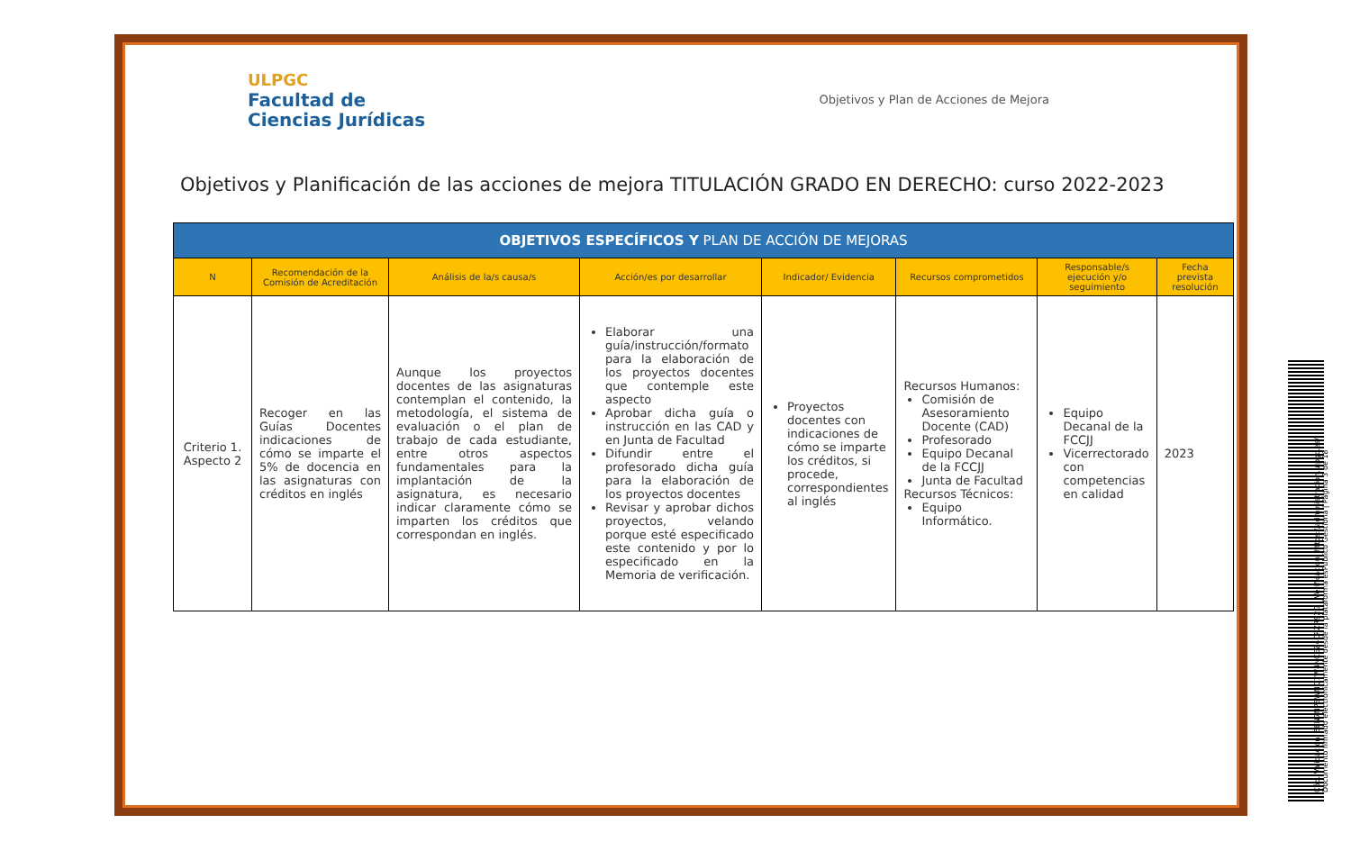ULPGC
Facultad de
Ciencias Jurídicas
Objetivos y Plan de Acciones de Mejora
Objetivos y Planificación de las acciones de mejora TITULACIÓN GRADO EN DERECHO: curso 2022-2023
| OBJETIVOS ESPECÍFICOS Y PLAN DE ACCIÓN DE MEJORAS | | | | | | | |
| N | Recomendación de la Comisión de Acreditación | Análisis de la/s causa/s | Acción/es por desarrollar | Indicador/ Evidencia | Recursos comprometidos | Responsable/s ejecución y/o seguimiento | Fecha prevista resolución |
| Criterio 1. Aspecto 2 | Recoger en las Guías Docentes indicaciones de cómo se imparte el 5% de docencia en las asignaturas con créditos en inglés | Aunque los proyectos docentes de las asignaturas contemplan el contenido, la metodología, el sistema de evaluación o el plan de trabajo de cada estudiante, entre otros aspectos fundamentales para la implantación de la asignatura, es necesario indicar claramente cómo se imparten los créditos que correspondan en inglés. | Elaborar una guía/instrucción/formato para la elaboración de los proyectos docentes que contemple este aspecto Aprobar dicha guía o instrucción en las CAD y en Junta de Facultad Difundir entre el profesorado dicha guía para la elaboración de los proyectos docentes Revisar y aprobar dichos proyectos, velando porque esté especificado este contenido y por lo especificado en la Memoria de verificación. | Proyectos docentes con indicaciones de cómo se imparte los créditos, si procede, correspondientes al inglés | Recursos Humanos: Comisión de Asesoramiento Docente (CAD) Profesorado Equipo Decanal de la FCCJJ Junta de Facultad Recursos Técnicos: Equipo Informático. | Equipo Decanal de la FCCJJ Vicerrectorado con competencias en calidad | 2023 |
Cód. Validación: 5EN7NPSWNQ7W4NCEZ4CRZR92G | Verificación: https://administracion.ulpgc.es/
Documento firmado electrónicamente desde la plataforma esPublico Gestiona | Página 3 de 18